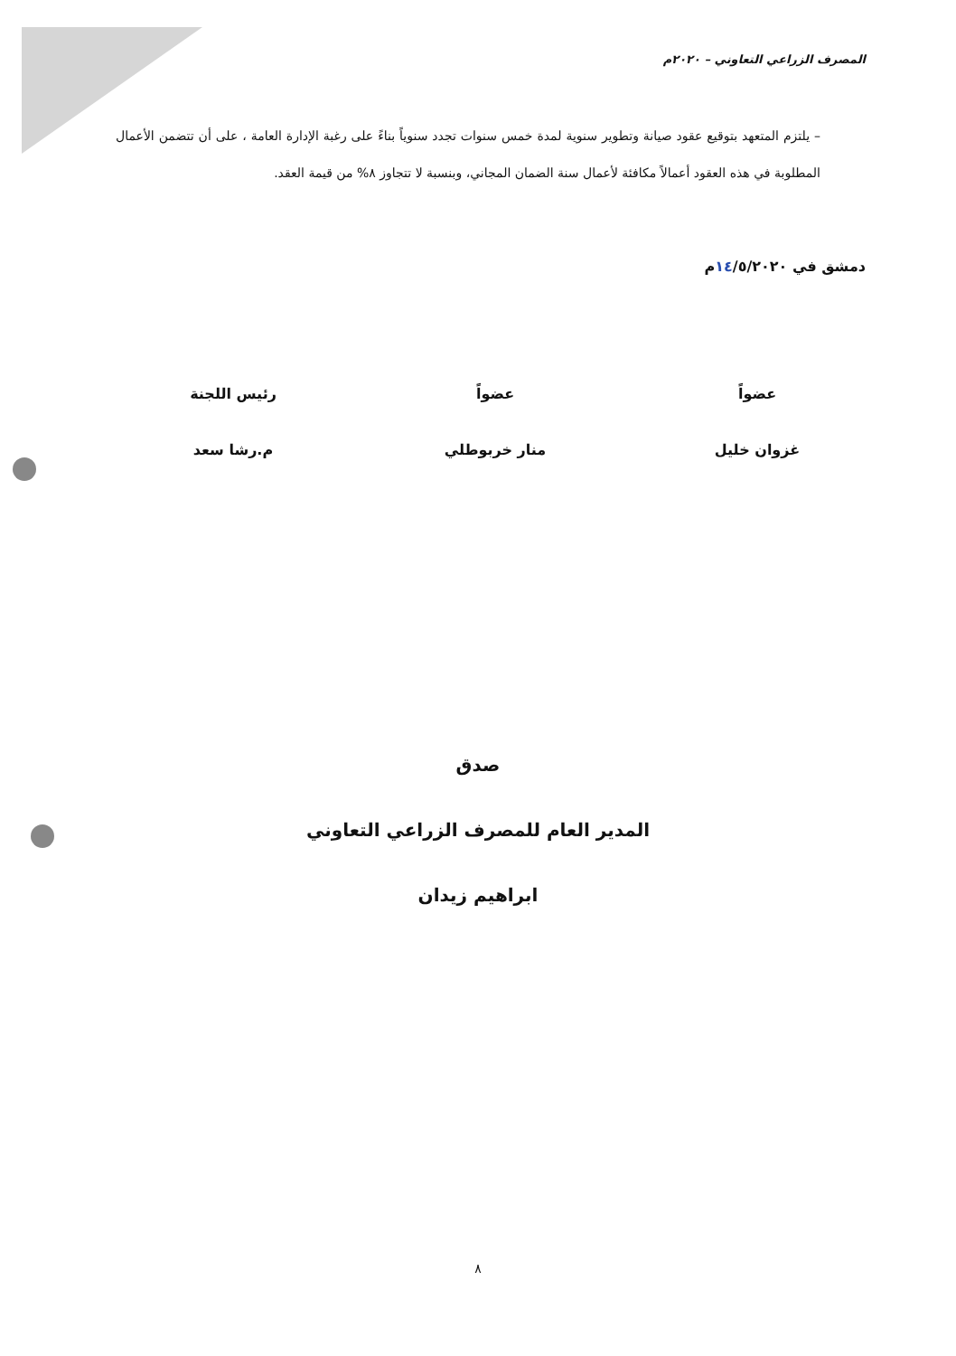المصرف الزراعي التعاوني – ٢٠٢٠م
– يلتزم المتعهد بتوقيع عقود صيانة وتطوير سنوية لمدة خمس سنوات تجدد سنوياً بناءً على رغبة الإدارة العامة ، على أن تتضمن الأعمال المطلوبة في هذه العقود أعمالاً مكافئة لأعمال سنة الضمان المجاني، وبنسبة لا تتجاوز ٨% من قيمة العقد.
دمشق في ١٤/٥/٢٠٢٠م
عضواً
غزوان خليل
عضواً
منار خربوطلي
رئيس اللجنة
م.رشا سعد
صدق
المدير العام للمصرف الزراعي التعاوني
ابراهيم زيدان
٨